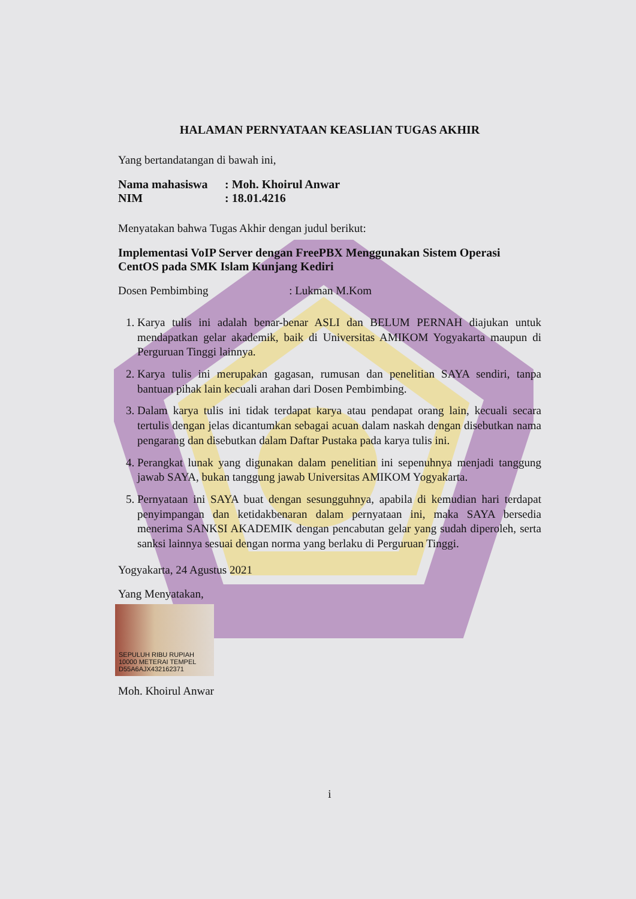HALAMAN PERNYATAAN KEASLIAN TUGAS AKHIR
Yang bertandatangan di bawah ini,
Nama mahasiswa: Moh. Khoirul Anwar
NIM: 18.01.4216
Menyatakan bahwa Tugas Akhir dengan judul berikut:
Implementasi VoIP Server dengan FreePBX Menggunakan Sistem Operasi CentOS pada SMK Islam Kunjang Kediri
Dosen Pembimbing : Lukman M.Kom
1. Karya tulis ini adalah benar-benar ASLI dan BELUM PERNAH diajukan untuk mendapatkan gelar akademik, baik di Universitas AMIKOM Yogyakarta maupun di Perguruan Tinggi lainnya.
2. Karya tulis ini merupakan gagasan, rumusan dan penelitian SAYA sendiri, tanpa bantuan pihak lain kecuali arahan dari Dosen Pembimbing.
3. Dalam karya tulis ini tidak terdapat karya atau pendapat orang lain, kecuali secara tertulis dengan jelas dicantumkan sebagai acuan dalam naskah dengan disebutkan nama pengarang dan disebutkan dalam Daftar Pustaka pada karya tulis ini.
4. Perangkat lunak yang digunakan dalam penelitian ini sepenuhnya menjadi tanggung jawab SAYA, bukan tanggung jawab Universitas AMIKOM Yogyakarta.
5. Pernyataan ini SAYA buat dengan sesungguhnya, apabila di kemudian hari terdapat penyimpangan dan ketidakbenaran dalam pernyataan ini, maka SAYA bersedia menerima SANKSI AKADEMIK dengan pencabutan gelar yang sudah diperoleh, serta sanksi lainnya sesuai dengan norma yang berlaku di Perguruan Tinggi.
Yogyakarta, 24 Agustus 2021
Yang Menyatakan,
SEPULUH RIBU RUPIAH 10000 METERAI TEMPEL D55A6AJX432162371
Moh. Khoirul Anwar
i